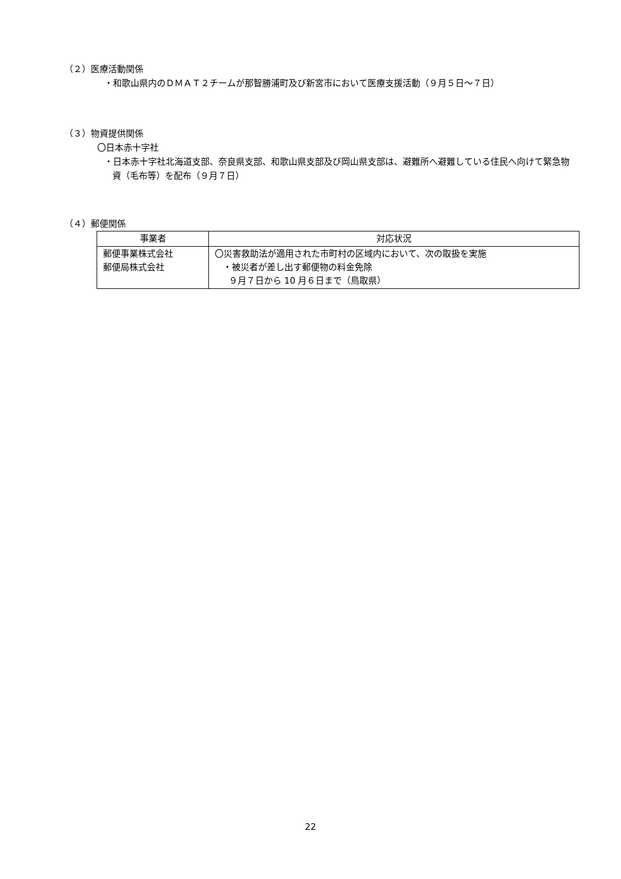（２）医療活動関係
・和歌山県内のＤＭＡＴ２チームが那智勝浦町及び新宮市において医療支援活動（９月５日～７日）
（３）物資提供関係
〇日本赤十字社
・日本赤十字社北海道支部、奈良県支部、和歌山県支部及び岡山県支部は、避難所へ避難している住民へ向けて緊急物資（毛布等）を配布（９月７日）
（４）郵便関係
| 事業者 | 対応状況 |
| --- | --- |
| 郵便事業株式会社 郵便局株式会社 | 〇災害救助法が適用された市町村の区域内において、次の取扱を実施 ・被災者が差し出す郵便物の料金免除 ９月７日から 10 月６日まで（鳥取県） |
22